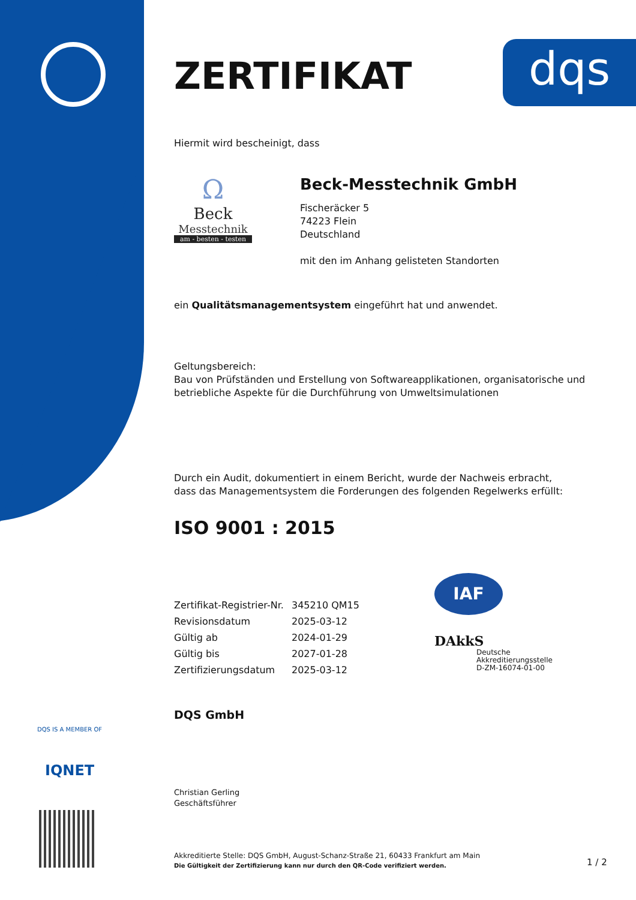dqs
ZERTIFIKAT
Hiermit wird bescheinigt, dass
Ω
Beck
Messtechnik
am - besten - testen
Beck-Messtechnik GmbH
Fischeräcker 5
74223 Flein
Deutschland
mit den im Anhang gelisteten Standorten
ein Qualitätsmanagementsystem eingeführt hat und anwendet.
Geltungsbereich:
Bau von Prüfständen und Erstellung von Softwareapplikationen, organisatorische und betriebliche Aspekte für die Durchführung von Umweltsimulationen
Durch ein Audit, dokumentiert in einem Bericht, wurde der Nachweis erbracht,
dass das Managementsystem die Forderungen des folgenden Regelwerks erfüllt:
ISO 9001 : 2015
| Zertifikat-Registrier-Nr. | 345210 QM15 |
| Revisionsdatum | 2025-03-12 |
| Gültig ab | 2024-01-29 |
| Gültig bis | 2027-01-28 |
| Zertifizierungsdatum | 2025-03-12 |
IAF
DAkkS
Deutsche
Akkreditierungsstelle
D-ZM-16074-01-00
DQS GmbH
Christian Gerling
Geschäftsführer
Akkreditierte Stelle: DQS GmbH, August-Schanz-Straße 21, 60433 Frankfurt am Main
Die Gültigkeit der Zertifizierung kann nur durch den QR-Code verifiziert werden.
DQS IS A MEMBER OF
IQNET
1 / 2